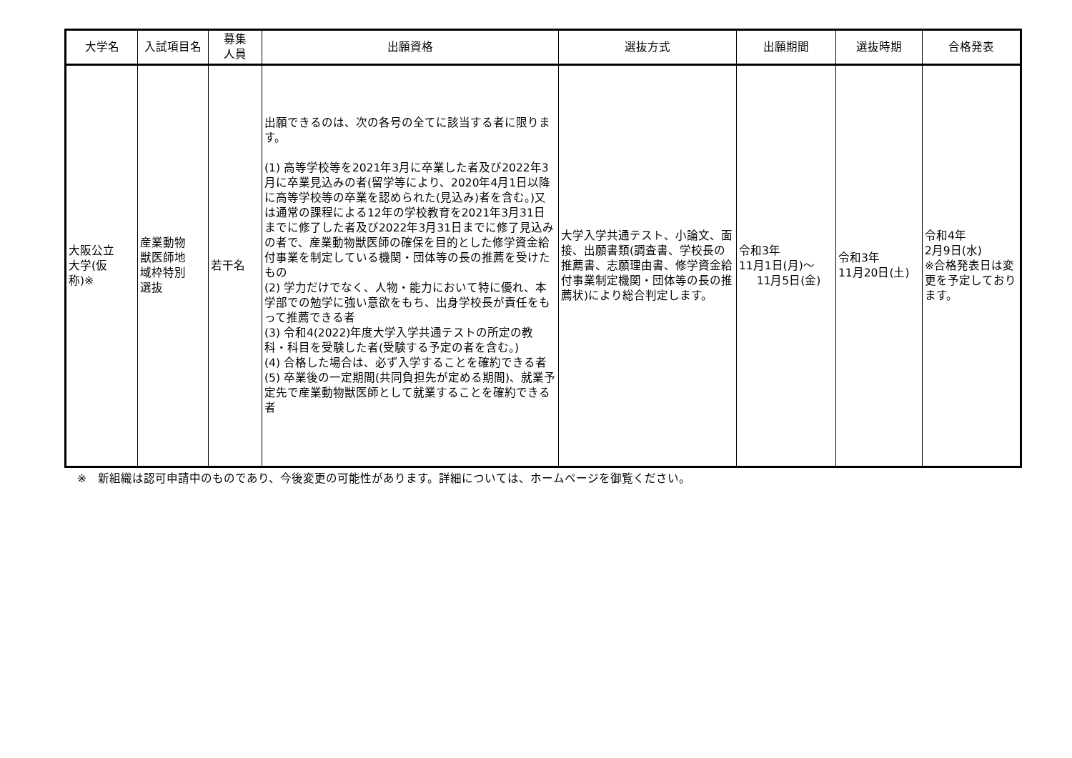| 大学名 | 入試項目名 | 募集 人員 | 出願資格 | 選抜方式 | 出願期間 | 選抜時期 | 合格発表 |
| --- | --- | --- | --- | --- | --- | --- | --- |
| 大阪公立 大学(仮 称)※ | 産業動物 獣医師地 域枠特別 選抜 | 若干名 | 出願できるのは、次の各号の全てに該当する者に限ります。 (1) 高等学校等を2021年3月に卒業した者及び2022年3月に卒業見込みの者(留学等により、2020年4月1日以降に高等学校等の卒業を認められた(見込み)者を含む。)又は通常の課程による12年の学校教育を2021年3月31日までに修了した者及び2022年3月31日までに修了見込みの者で、産業動物獣医師の確保を目的とした修学資金給付事業を制定している機関・団体等の長の推薦を受けたもの (2) 学力だけでなく、人物・能力において特に優れ、本学部での勉学に強い意欲をもち、出身学校長が責任をもって推薦できる者 (3) 令和4(2022)年度大学入学共通テストの所定の教科・科目を受験した者(受験する予定の者を含む。) (4) 合格した場合は、必ず入学することを確約できる者 (5) 卒業後の一定期間(共同負担先が定める期間)、就業予定先で産業動物獣医師として就業することを確約できる者 | 大学入学共通テスト、小論文、面接、出願書類(調査書、学校長の推薦書、志願理由書、修学資金給付事業制定機関・団体等の長の推薦状)により総合判定します。 | 令和3年 11月1日(月)～ 11月5日(金) | 令和3年 11月20日(土) | 令和4年 2月9日(水) ※合格発表日は変更を予定しております。 |
※　新組織は認可申請中のものであり、今後変更の可能性があります。詳細については、ホームページを御覧ください。